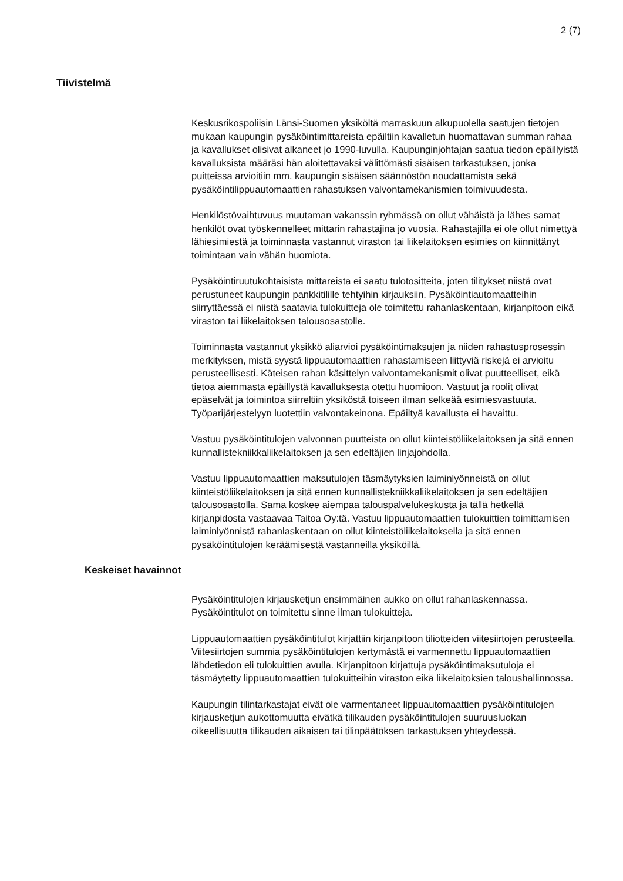2 (7)
Tiivistelmä
Keskusrikospoliisin Länsi-Suomen yksiköltä marraskuun alkupuolella saatujen tietojen mukaan kaupungin pysäköintimittareista epäiltiin kavalletun huomattavan summan rahaa ja kavallukset olisivat alkaneet jo 1990-luvulla. Kaupunginjohtajan saatua tiedon epäillyistä kavalluksista määräsi hän aloitettavaksi välittömästi sisäisen tarkastuksen, jonka puitteissa arvioitiin mm. kaupungin sisäisen säännöstön noudattamista sekä pysäköintilippuautomaattien rahastuksen valvontamekanismien toimivuudesta.
Henkilöstövaihtuvuus muutaman vakanssin ryhmässä on ollut vähäistä ja lähes samat henkilöt ovat työskennelleet mittarin rahastajina jo vuosia. Rahastajilla ei ole ollut nimettyä lähiesimiestä ja toiminnasta vastannut viraston tai liikelaitoksen esimies on kiinnittänyt toimintaan vain vähän huomiota.
Pysäköintiruutukohtaisista mittareista ei saatu tulotositteita, joten tilitykset niistä ovat perustuneet kaupungin pankkitilille tehtyihin kirjauksiin. Pysäköintiautomaatteihin siirryttäessä ei niistä saatavia tulokuitteja ole toimitettu rahanlaskentaan, kirjanpitoon eikä viraston tai liikelaitoksen talousosastolle.
Toiminnasta vastannut yksikkö aliarvioi pysäköintimaksujen ja niiden rahastusprosessin merkityksen, mistä syystä lippuautomaattien rahastamiseen liittyviä riskejä ei arvioitu perusteellisesti. Käteisen rahan käsittelyn valvontamekanismit olivat puutteelliset, eikä tietoa aiemmasta epäillystä kavalluksesta otettu huomioon. Vastuut ja roolit olivat epäselvät ja toimintoa siirreltiin yksiköstä toiseen ilman selkeää esimiesvastuuta. Työparijärjestelyyn luotettiin valvontakeinona. Epäiltyä kavallusta ei havaittu.
Vastuu pysäköintitulojen valvonnan puutteista on ollut kiinteistöliikelaitoksen ja sitä ennen kunnallistekniikkaliikelaitoksen ja sen edeltäjien linjajohdolla.
Vastuu lippuautomaattien maksutulojen täsmäytyksien laiminlyönneistä on ollut kiinteistöliikelaitoksen ja sitä ennen kunnallistekniikkaliikelaitoksen ja sen edeltäjien talousosastolla. Sama koskee aiempaa talouspalvelukeskusta ja tällä hetkellä kirjanpidosta vastaavaa Taitoa Oy:tä. Vastuu lippuautomaattien tulokuittien toimittamisen laiminlyönnistä rahanlaskentaan on ollut kiinteistöliikelaitoksella ja sitä ennen pysäköintitulojen keräämisestä vastanneilla yksiköillä.
Keskeiset havainnot
Pysäköintitulojen kirjausketjun ensimmäinen aukko on ollut rahanlaskennassa. Pysäköintitulot on toimitettu sinne ilman tulokuitteja.
Lippuautomaattien pysäköintitulot kirjattiin kirjanpitoon tiliotteiden viitesiirtojen perusteella. Viitesiirtojen summia pysäköintitulojen kertymästä ei varmennettu lippuautomaattien lähdetiedon eli tulokuittien avulla. Kirjanpitoon kirjattuja pysäköintimaksutuloja ei täsmäytetty lippuautomaattien tulokuitteihin viraston eikä liikelaitoksien taloushallinnossa.
Kaupungin tilintarkastajat eivät ole varmentaneet lippuautomaattien pysäköintitulojen kirjausketjun aukottomuutta eivätkä tilikauden pysäköintitulojen suuruusluokan oikeellisuutta tilikauden aikaisen tai tilinpäätöksen tarkastuksen yhteydessä.